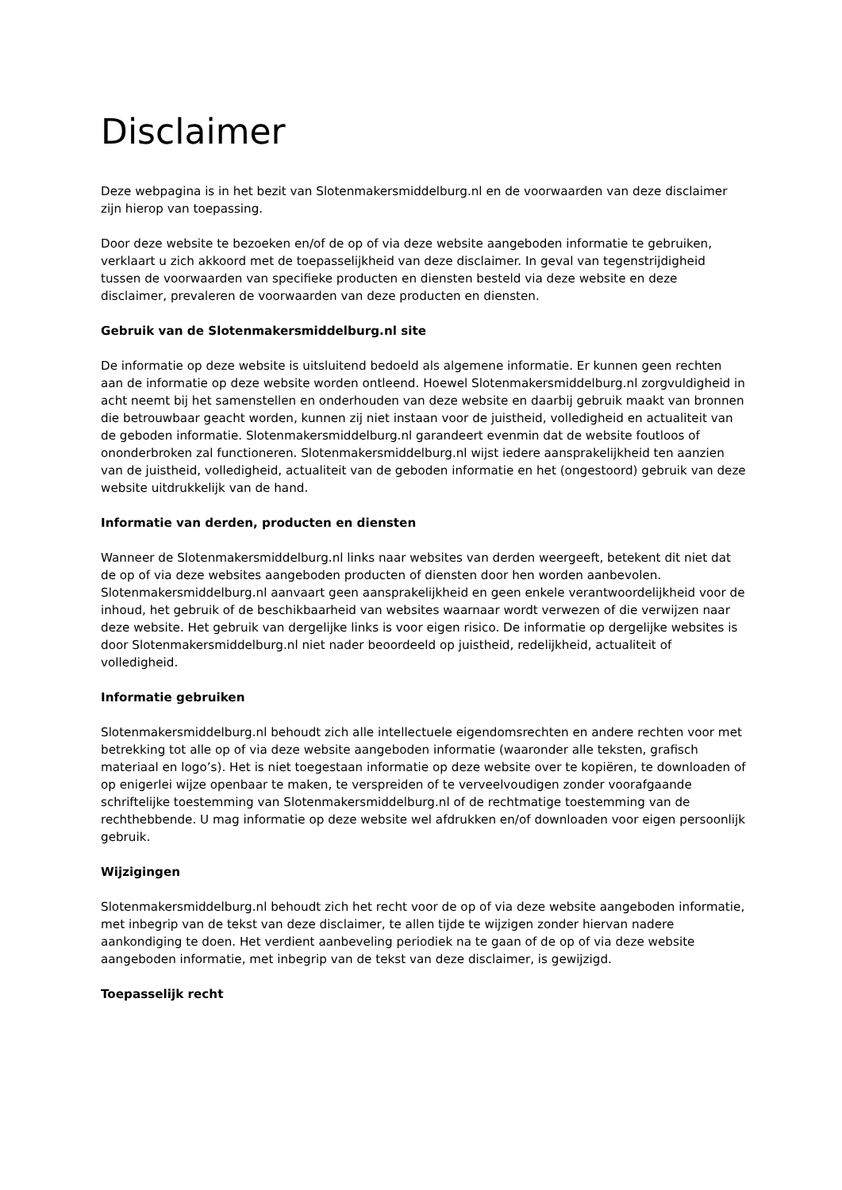Disclaimer
Deze webpagina is in het bezit van Slotenmakersmiddelburg.nl en de voorwaarden van deze disclaimer zijn hierop van toepassing.
Door deze website te bezoeken en/of de op of via deze website aangeboden informatie te gebruiken, verklaart u zich akkoord met de toepasselijkheid van deze disclaimer. In geval van tegenstrijdigheid tussen de voorwaarden van specifieke producten en diensten besteld via deze website en deze disclaimer, prevaleren de voorwaarden van deze producten en diensten.
Gebruik van de Slotenmakersmiddelburg.nl site
De informatie op deze website is uitsluitend bedoeld als algemene informatie. Er kunnen geen rechten aan de informatie op deze website worden ontleend. Hoewel Slotenmakersmiddelburg.nl zorgvuldigheid in acht neemt bij het samenstellen en onderhouden van deze website en daarbij gebruik maakt van bronnen die betrouwbaar geacht worden, kunnen zij niet instaan voor de juistheid, volledigheid en actualiteit van de geboden informatie. Slotenmakersmiddelburg.nl garandeert evenmin dat de website foutloos of ononderbroken zal functioneren. Slotenmakersmiddelburg.nl wijst iedere aansprakelijkheid ten aanzien van de juistheid, volledigheid, actualiteit van de geboden informatie en het (ongestoord) gebruik van deze website uitdrukkelijk van de hand.
Informatie van derden, producten en diensten
Wanneer de Slotenmakersmiddelburg.nl links naar websites van derden weergeeft, betekent dit niet dat de op of via deze websites aangeboden producten of diensten door hen worden aanbevolen. Slotenmakersmiddelburg.nl aanvaart geen aansprakelijkheid en geen enkele verantwoordelijkheid voor de inhoud, het gebruik of de beschikbaarheid van websites waarnaar wordt verwezen of die verwijzen naar deze website. Het gebruik van dergelijke links is voor eigen risico. De informatie op dergelijke websites is door Slotenmakersmiddelburg.nl niet nader beoordeeld op juistheid, redelijkheid, actualiteit of volledigheid.
Informatie gebruiken
Slotenmakersmiddelburg.nl behoudt zich alle intellectuele eigendomsrechten en andere rechten voor met betrekking tot alle op of via deze website aangeboden informatie (waaronder alle teksten, grafisch materiaal en logo’s). Het is niet toegestaan informatie op deze website over te kopiëren, te downloaden of op enigerlei wijze openbaar te maken, te verspreiden of te verveelvoudigen zonder voorafgaande schriftelijke toestemming van Slotenmakersmiddelburg.nl of de rechtmatige toestemming van de rechthebbende. U mag informatie op deze website wel afdrukken en/of downloaden voor eigen persoonlijk gebruik.
Wijzigingen
Slotenmakersmiddelburg.nl behoudt zich het recht voor de op of via deze website aangeboden informatie, met inbegrip van de tekst van deze disclaimer, te allen tijde te wijzigen zonder hiervan nadere aankondiging te doen. Het verdient aanbeveling periodiek na te gaan of de op of via deze website aangeboden informatie, met inbegrip van de tekst van deze disclaimer, is gewijzigd.
Toepasselijk recht